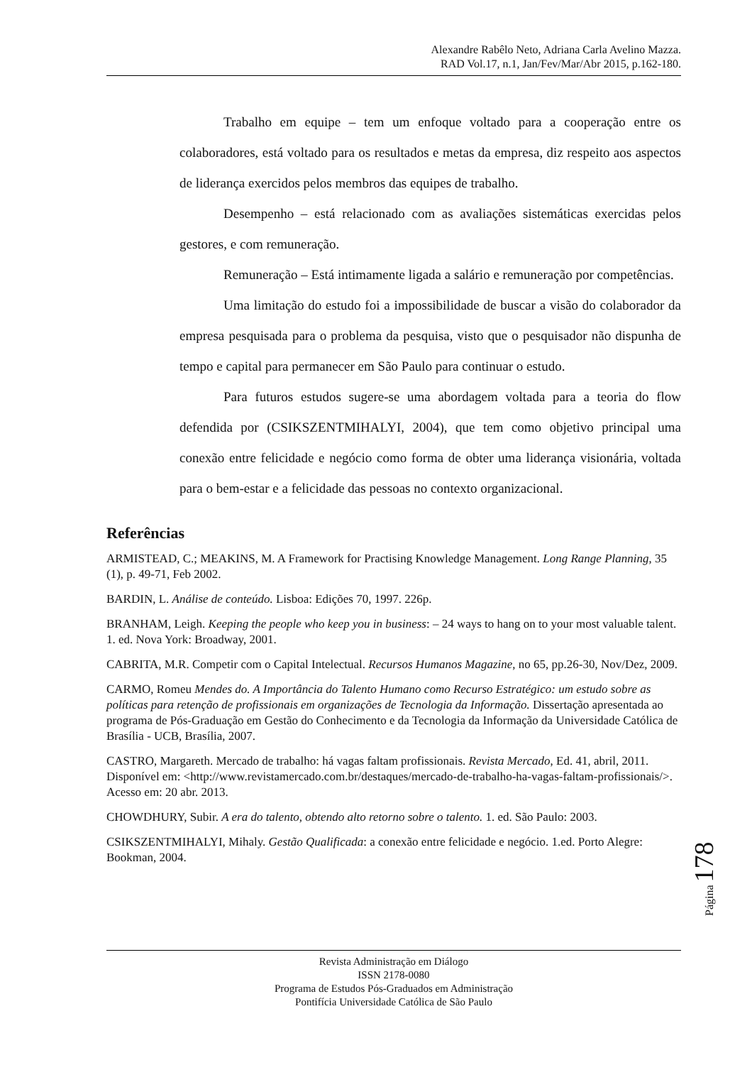Alexandre Rabêlo Neto, Adriana Carla Avelino Mazza.
RAD Vol.17, n.1, Jan/Fev/Mar/Abr 2015, p.162-180.
Trabalho em equipe – tem um enfoque voltado para a cooperação entre os colaboradores, está voltado para os resultados e metas da empresa, diz respeito aos aspectos de liderança exercidos pelos membros das equipes de trabalho.
Desempenho – está relacionado com as avaliações sistemáticas exercidas pelos gestores, e com remuneração.
Remuneração – Está intimamente ligada a salário e remuneração por competências.
Uma limitação do estudo foi a impossibilidade de buscar a visão do colaborador da empresa pesquisada para o problema da pesquisa, visto que o pesquisador não dispunha de tempo e capital para permanecer em São Paulo para continuar o estudo.
Para futuros estudos sugere-se uma abordagem voltada para a teoria do flow defendida por (CSIKSZENTMIHALYI, 2004), que tem como objetivo principal uma conexão entre felicidade e negócio como forma de obter uma liderança visionária, voltada para o bem-estar e a felicidade das pessoas no contexto organizacional.
Referências
ARMISTEAD, C.; MEAKINS, M. A Framework for Practising Knowledge Management. Long Range Planning, 35 (1), p. 49-71, Feb 2002.
BARDIN, L. Análise de conteúdo. Lisboa: Edições 70, 1997. 226p.
BRANHAM, Leigh. Keeping the people who keep you in business: – 24 ways to hang on to your most valuable talent. 1. ed. Nova York: Broadway, 2001.
CABRITA, M.R. Competir com o Capital Intelectual. Recursos Humanos Magazine, no 65, pp.26-30, Nov/Dez, 2009.
CARMO, Romeu Mendes do. A Importância do Talento Humano como Recurso Estratégico: um estudo sobre as políticas para retenção de profissionais em organizações de Tecnologia da Informação. Dissertação apresentada ao programa de Pós-Graduação em Gestão do Conhecimento e da Tecnologia da Informação da Universidade Católica de Brasília - UCB, Brasília, 2007.
CASTRO, Margareth. Mercado de trabalho: há vagas faltam profissionais. Revista Mercado, Ed. 41, abril, 2011. Disponível em: <http://www.revistamercado.com.br/destaques/mercado-de-trabalho-ha-vagas-faltam-profissionais/>. Acesso em: 20 abr. 2013.
CHOWDHURY, Subir. A era do talento, obtendo alto retorno sobre o talento. 1. ed. São Paulo: 2003.
CSIKSZENTMIHALYI, Mihaly. Gestão Qualificada: a conexão entre felicidade e negócio. 1.ed. Porto Alegre: Bookman, 2004.
Página 178
Revista Administração em Diálogo
ISSN 2178-0080
Programa de Estudos Pós-Graduados em Administração
Pontifícia Universidade Católica de São Paulo